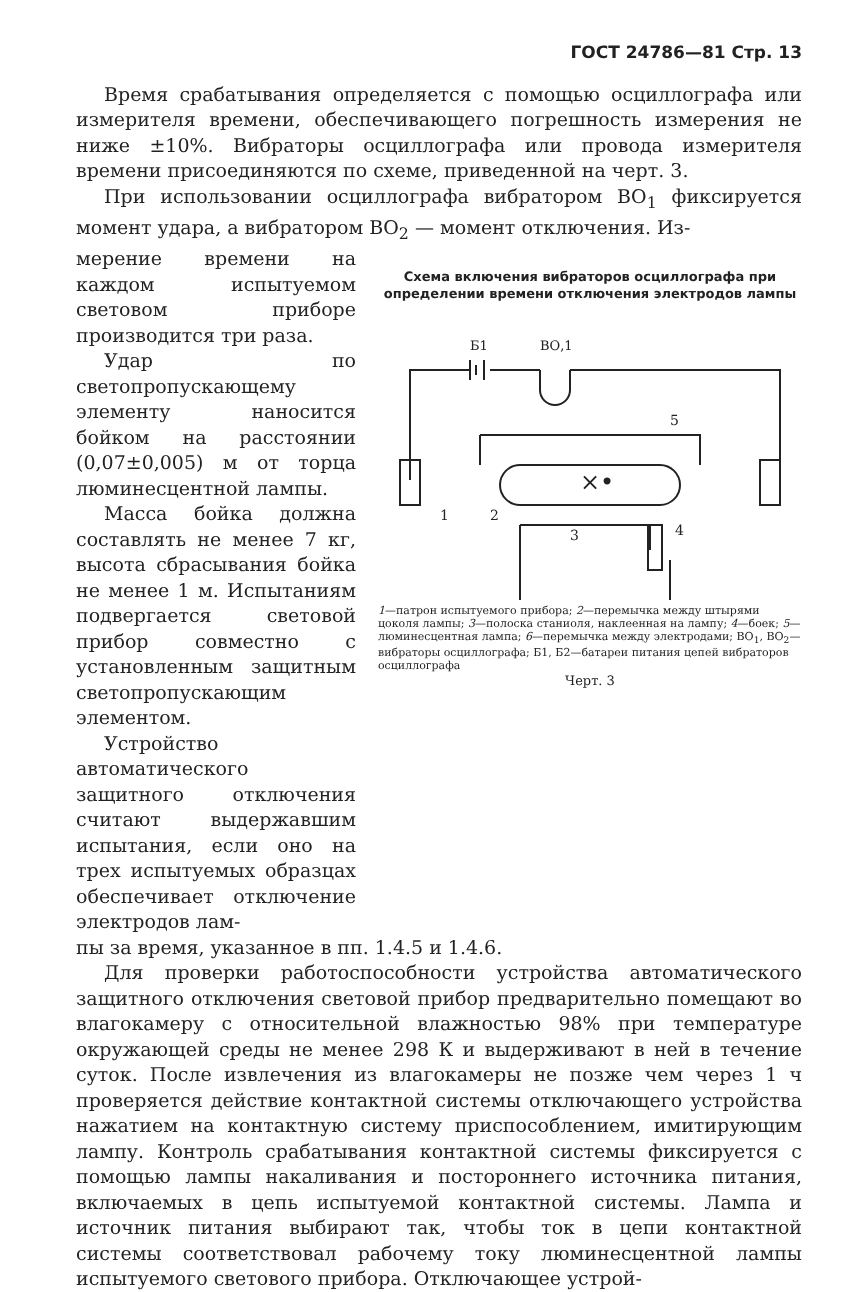ГОСТ 24786—81 Стр. 13
Время срабатывания определяется с помощью осциллографа или измерителя времени, обеспечивающего погрешность измерения не ниже ±10%. Вибраторы осциллографа или провода измерителя времени присоединяются по схеме, приведенной на черт. 3.
При использовании осциллографа вибратором ВО<sub>1</sub> фиксируется момент удара, а вибратором ВО<sub>2</sub> — момент отключения. Из-
мерение времени на каждом испытуемом световом приборе производится три раза.
Удар по светопропускающему элементу наносится бойком на расстоянии (0,07±0,005) м от торца люминесцентной лампы.
Масса бойка должна составлять не менее 7 кг, высота сбрасывания бойка не менее 1 м. Испытаниям подвергается световой прибор совместно с установленным защитным светопропускающим элементом.
Устройство автоматического защитного отключения считают выдержавшим испытания, если оно на трех испытуемых образцах обеспечивает отключение электродов лам-
Схема включения вибраторов осциллографа при определении времени отключения электродов лампы
×•
1
2
3
4
5
Б1
ВО,1
1—патрон испытуемого прибора; 2—перемычка между штырями цоколя лампы; 3—полоска станиоля, наклеенная на лампу; 4—боек; 5—люминесцентная лампа; 6—перемычка между электродами; ВО<sub>1</sub>, ВО<sub>2</sub>—вибраторы осциллографа; Б1, Б2—батареи питания цепей вибраторов осциллографа
Черт. 3
пы за время, указанное в пп. 1.4.5 и 1.4.6.
Для проверки работоспособности устройства автоматического защитного отключения световой прибор предварительно помещают во влагокамеру с относительной влажностью 98% при температуре окружающей среды не менее 298 К и выдерживают в ней в течение суток. После извлечения из влагокамеры не позже чем через 1 ч проверяется действие контактной системы отключающего устройства нажатием на контактную систему приспособлением, имитирующим лампу. Контроль срабатывания контактной системы фиксируется с помощью лампы накаливания и постороннего источника питания, включаемых в цепь испытуемой контактной системы. Лампа и источник питания выбирают так, чтобы ток в цепи контактной системы соответствовал рабочему току люминесцентной лампы испытуемого светового прибора. Отключающее устрой-